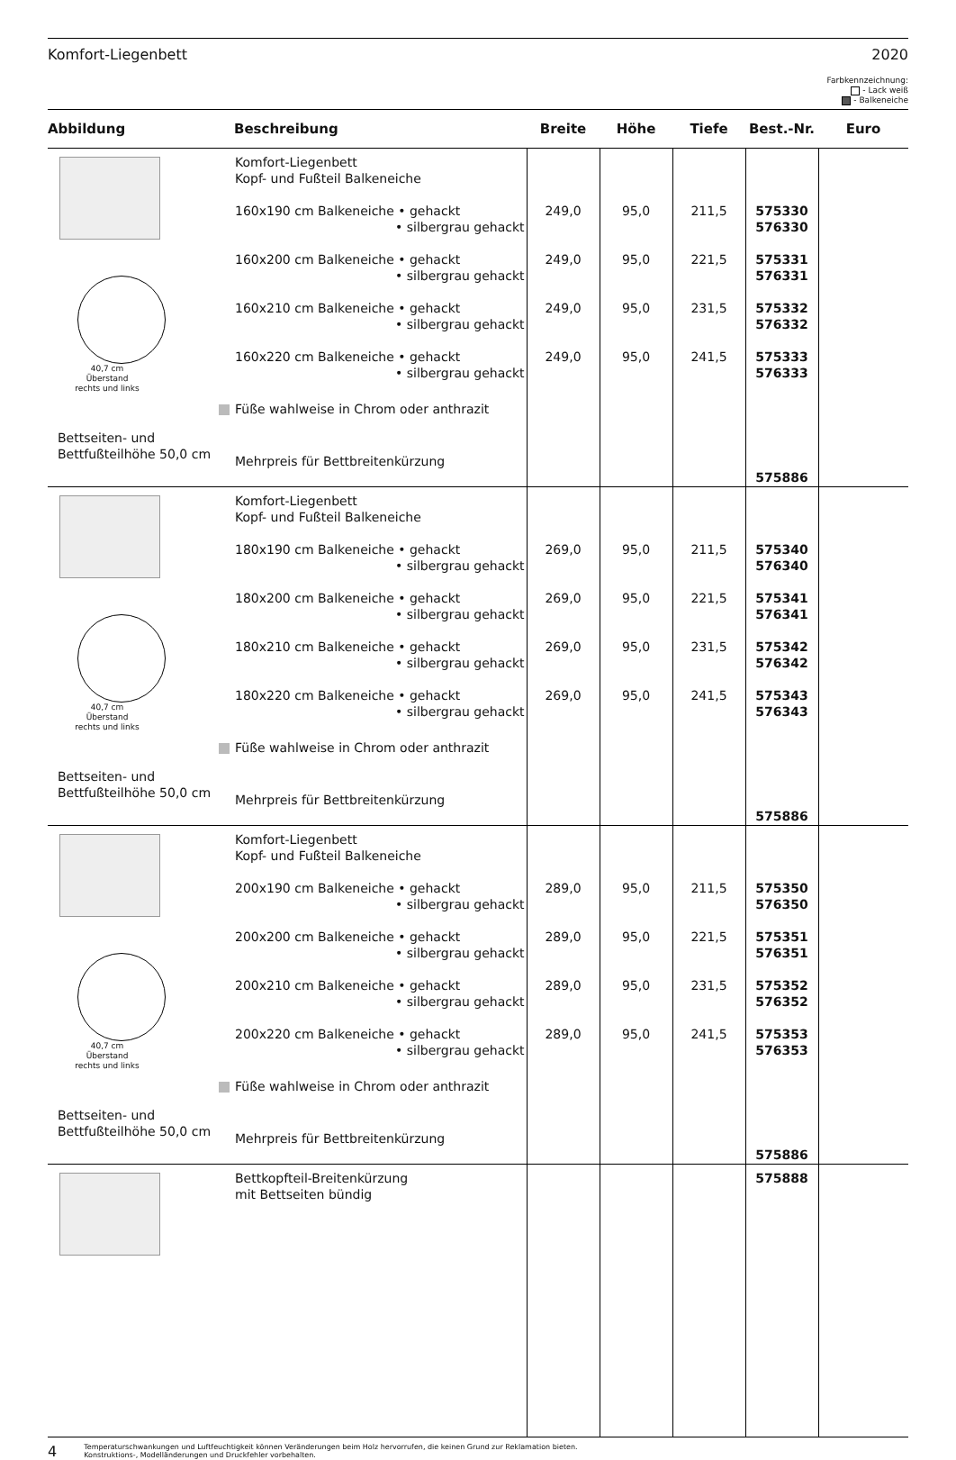Komfort-Liegenbett 2020
Farbkennzeichnung:
- Lack weiß
- Balkeneiche
| Abbildung | Beschreibung | Breite | Höhe | Tiefe | Best.-Nr. | Euro |
| --- | --- | --- | --- | --- | --- | --- |
| 40,7 cm Überstand rechts und links Bettseiten- und Bettfußteilhöhe 50,0 cm | Komfort-Liegenbett Kopf- und Fußteil Balkeneiche 160x190 cm Balkeneiche • gehackt • silbergrau gehackt 160x200 cm Balkeneiche • gehackt • silbergrau gehackt 160x210 cm Balkeneiche • gehackt • silbergrau gehackt 160x220 cm Balkeneiche • gehackt • silbergrau gehackt Füße wahlweise in Chrom oder anthrazit Mehrpreis für Bettbreitenkürzung | 249,0 249,0 249,0 249,0 | 95,0 95,0 95,0 95,0 | 211,5 221,5 231,5 241,5 | 575330 576330 575331 576331 575332 576332 575333 576333 575886 | |
| 40,7 cm Überstand rechts und links Bettseiten- und Bettfußteilhöhe 50,0 cm | Komfort-Liegenbett Kopf- und Fußteil Balkeneiche 180x190 cm Balkeneiche • gehackt • silbergrau gehackt 180x200 cm Balkeneiche • gehackt • silbergrau gehackt 180x210 cm Balkeneiche • gehackt • silbergrau gehackt 180x220 cm Balkeneiche • gehackt • silbergrau gehackt Füße wahlweise in Chrom oder anthrazit Mehrpreis für Bettbreitenkürzung | 269,0 269,0 269,0 269,0 | 95,0 95,0 95,0 95,0 | 211,5 221,5 231,5 241,5 | 575340 576340 575341 576341 575342 576342 575343 576343 575886 | |
| 40,7 cm Überstand rechts und links Bettseiten- und Bettfußteilhöhe 50,0 cm | Komfort-Liegenbett Kopf- und Fußteil Balkeneiche 200x190 cm Balkeneiche • gehackt • silbergrau gehackt 200x200 cm Balkeneiche • gehackt • silbergrau gehackt 200x210 cm Balkeneiche • gehackt • silbergrau gehackt 200x220 cm Balkeneiche • gehackt • silbergrau gehackt Füße wahlweise in Chrom oder anthrazit Mehrpreis für Bettbreitenkürzung | 289,0 289,0 289,0 289,0 | 95,0 95,0 95,0 95,0 | 211,5 221,5 231,5 241,5 | 575350 576350 575351 576351 575352 576352 575353 576353 575886 | |
| | Bettkopfteil-Breitenkürzung mit Bettseiten bündig | | | | 575888 | |
4 Temperaturschwankungen und Luftfeuchtigkeit können Veränderungen beim Holz hervorrufen, die keinen Grund zur Reklamation bieten.
Konstruktions-, Modelländerungen und Druckfehler vorbehalten.